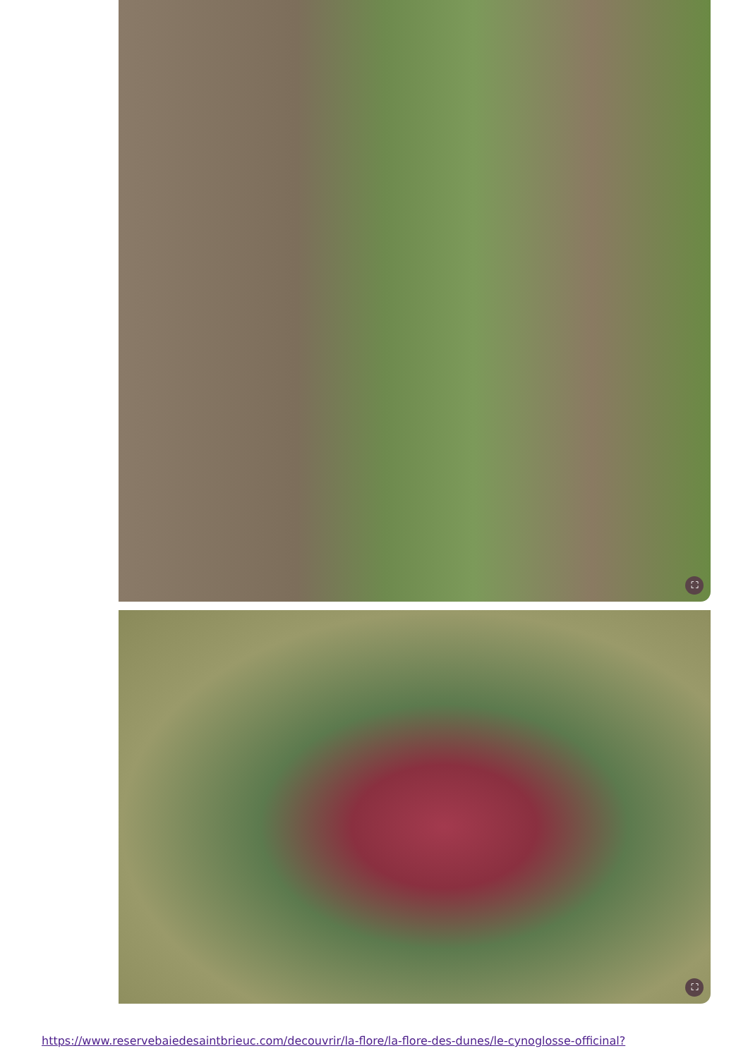⛶
⛶
https://www.reservebaiedesaintbrieuc.com/decouvrir/la-flore/la-flore-des-dunes/le-cynoglosse-officinal?